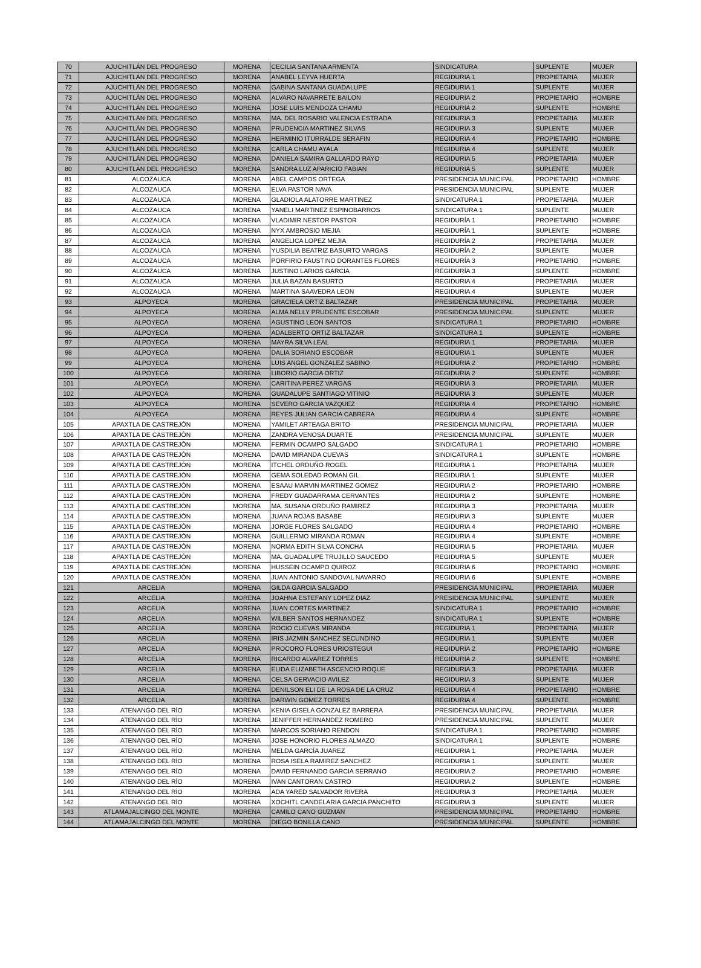| 70 | AJUCHITLÁN DEL PROGRESO | MORENA | CECILIA SANTANA ARMENTA | SINDICATURA | SUPLENTE | MUJER |
| 71 | AJUCHITLÁN DEL PROGRESO | MORENA | ANABEL LEYVA HUERTA | REGIDURIA 1 | PROPIETARIA | MUJER |
| 72 | AJUCHITLÁN DEL PROGRESO | MORENA | GABINA SANTANA GUADALUPE | REGIDURIA 1 | SUPLENTE | MUJER |
| 73 | AJUCHITLÁN DEL PROGRESO | MORENA | ALVARO NAVARRETE BAILON | REGIDURIA 2 | PROPIETARIO | HOMBRE |
| 74 | AJUCHITLÁN DEL PROGRESO | MORENA | JOSE LUIS MENDOZA CHAMU | REGIDURIA 2 | SUPLENTE | HOMBRE |
| 75 | AJUCHITLÁN DEL PROGRESO | MORENA | MA. DEL ROSARIO VALENCIA ESTRADA | REGIDURIA 3 | PROPIETARIA | MUJER |
| 76 | AJUCHITLÁN DEL PROGRESO | MORENA | PRUDENCIA MARTINEZ SILVAS | REGIDURIA 3 | SUPLENTE | MUJER |
| 77 | AJUCHITLÁN DEL PROGRESO | MORENA | HERMINIO ITURRALDE SERAFIN | REGIDURIA 4 | PROPIETARIO | HOMBRE |
| 78 | AJUCHITLÁN DEL PROGRESO | MORENA | CARLA CHAMU AYALA | REGIDURIA 4 | SUPLENTE | MUJER |
| 79 | AJUCHITLÁN DEL PROGRESO | MORENA | DANIELA SAMIRA GALLARDO RAYO | REGIDURIA 5 | PROPIETARIA | MUJER |
| 80 | AJUCHITLÁN DEL PROGRESO | MORENA | SANDRA LUZ APARICIO FABIAN | REGIDURIA 5 | SUPLENTE | MUJER |
| 81 | ALCOZAUCA | MORENA | ABEL CAMPOS ORTEGA | PRESIDENCIA MUNICIPAL | PROPIETARIO | HOMBRE |
| 82 | ALCOZAUCA | MORENA | ELVA PASTOR NAVA | PRESIDENCIA MUNICIPAL | SUPLENTE | MUJER |
| 83 | ALCOZAUCA | MORENA | GLADIOLA ALATORRE MARTINEZ | SINDICATURA 1 | PROPIETARIA | MUJER |
| 84 | ALCOZAUCA | MORENA | YANELI MARTINEZ ESPINOBARROS | SINDICATURA 1 | SUPLENTE | MUJER |
| 85 | ALCOZAUCA | MORENA | VLADIMIR NESTOR PASTOR | REGIDURÍA 1 | PROPIETARIO | HOMBRE |
| 86 | ALCOZAUCA | MORENA | NYX AMBROSIO MEJIA | REGIDURÍA 1 | SUPLENTE | HOMBRE |
| 87 | ALCOZAUCA | MORENA | ANGELICA LOPEZ MEJIA | REGIDURÍA 2 | PROPIETARIA | MUJER |
| 88 | ALCOZAUCA | MORENA | YUSDILIA BEATRIZ BASURTO VARGAS | REGIDURÍA 2 | SUPLENTE | MUJER |
| 89 | ALCOZAUCA | MORENA | PORFIRIO FAUSTINO DORANTES FLORES | REGIDURÍA 3 | PROPIETARIO | HOMBRE |
| 90 | ALCOZAUCA | MORENA | JUSTINO LARIOS GARCIA | REGIDURÍA 3 | SUPLENTE | HOMBRE |
| 91 | ALCOZAUCA | MORENA | JULIA BAZAN BASURTO | REGIDURIA 4 | PROPIETARIA | MUJER |
| 92 | ALCOZAUCA | MORENA | MARTINA SAAVEDRA LEON | REGIDURIA 4 | SUPLENTE | MUJER |
| 93 | ALPOYECA | MORENA | GRACIELA ORTIZ BALTAZAR | PRESIDENCIA MUNICIPAL | PROPIETARIA | MUJER |
| 94 | ALPOYECA | MORENA | ALMA NELLY PRUDENTE ESCOBAR | PRESIDENCIA MUNICIPAL | SUPLENTE | MUJER |
| 95 | ALPOYECA | MORENA | AGUSTINO LEON SANTOS | SINDICATURA 1 | PROPIETARIO | HOMBRE |
| 96 | ALPOYECA | MORENA | ADALBERTO ORTIZ BALTAZAR | SINDICATURA 1 | SUPLENTE | HOMBRE |
| 97 | ALPOYECA | MORENA | MAYRA SILVA LEAL | REGIDURIA 1 | PROPIETARIA | MUJER |
| 98 | ALPOYECA | MORENA | DALIA SORIANO ESCOBAR | REGIDURIA 1 | SUPLENTE | MUJER |
| 99 | ALPOYECA | MORENA | LUIS ANGEL GONZALEZ SABINO | REGIDURIA 2 | PROPIETARIO | HOMBRE |
| 100 | ALPOYECA | MORENA | LIBORIO GARCIA ORTIZ | REGIDURIA 2 | SUPLENTE | HOMBRE |
| 101 | ALPOYECA | MORENA | CARITINA PEREZ VARGAS | REGIDURIA 3 | PROPIETARIA | MUJER |
| 102 | ALPOYECA | MORENA | GUADALUPE SANTIAGO VITINIO | REGIDURIA 3 | SUPLENTE | MUJER |
| 103 | ALPOYECA | MORENA | SEVERO GARCIA VAZQUEZ | REGIDURIA 4 | PROPIETARIO | HOMBRE |
| 104 | ALPOYECA | MORENA | REYES JULIAN GARCIA CABRERA | REGIDURIA 4 | SUPLENTE | HOMBRE |
| 105 | APAXTLA DE CASTREJÓN | MORENA | YAMILET ARTEAGA BRITO | PRESIDENCIA MUNICIPAL | PROPIETARIA | MUJER |
| 106 | APAXTLA DE CASTREJÓN | MORENA | ZANDRA VENOSA DUARTE | PRESIDENCIA MUNICIPAL | SUPLENTE | MUJER |
| 107 | APAXTLA DE CASTREJÓN | MORENA | FERMIN OCAMPO SALGADO | SINDICATURA 1 | PROPIETARIO | HOMBRE |
| 108 | APAXTLA DE CASTREJÓN | MORENA | DAVID MIRANDA CUEVAS | SINDICATURA 1 | SUPLENTE | HOMBRE |
| 109 | APAXTLA DE CASTREJÓN | MORENA | ITCHEL ORDUÑO ROGEL | REGIDURIA 1 | PROPIETARIA | MUJER |
| 110 | APAXTLA DE CASTREJÓN | MORENA | GEMA SOLEDAD ROMAN GIL | REGIDURIA 1 | SUPLENTE | MUJER |
| 111 | APAXTLA DE CASTREJÓN | MORENA | ESAAU MARVIN MARTINEZ GOMEZ | REGIDURIA 2 | PROPIETARIO | HOMBRE |
| 112 | APAXTLA DE CASTREJÓN | MORENA | FREDY GUADARRAMA CERVANTES | REGIDURIA 2 | SUPLENTE | HOMBRE |
| 113 | APAXTLA DE CASTREJÓN | MORENA | MA. SUSANA ORDUÑO RAMIREZ | REGIDURIA 3 | PROPIETARIA | MUJER |
| 114 | APAXTLA DE CASTREJÓN | MORENA | JUANA ROJAS BASABE | REGIDURIA 3 | SUPLENTE | MUJER |
| 115 | APAXTLA DE CASTREJÓN | MORENA | JORGE FLORES SALGADO | REGIDURIA 4 | PROPIETARIO | HOMBRE |
| 116 | APAXTLA DE CASTREJÓN | MORENA | GUILLERMO MIRANDA ROMAN | REGIDURIA 4 | SUPLENTE | HOMBRE |
| 117 | APAXTLA DE CASTREJÓN | MORENA | NORMA EDITH SILVA CONCHA | REGIDURIA 5 | PROPIETARIA | MUJER |
| 118 | APAXTLA DE CASTREJÓN | MORENA | MA. GUADALUPE TRUJILLO SAUCEDO | REGIDURIA 5 | SUPLENTE | MUJER |
| 119 | APAXTLA DE CASTREJÓN | MORENA | HUSSEIN OCAMPO QUIROZ | REGIDURIA 6 | PROPIETARIO | HOMBRE |
| 120 | APAXTLA DE CASTREJÓN | MORENA | JUAN ANTONIO SANDOVAL NAVARRO | REGIDURIA 6 | SUPLENTE | HOMBRE |
| 121 | ARCELIA | MORENA | GILDA GARCIA SALGADO | PRESIDENCIA MUNICIPAL | PROPIETARIA | MUJER |
| 122 | ARCELIA | MORENA | JOAHNA ESTEFANY LOPEZ DIAZ | PRESIDENCIA MUNICIPAL | SUPLENTE | MUJER |
| 123 | ARCELIA | MORENA | JUAN CORTES MARTINEZ | SINDICATURA 1 | PROPIETARIO | HOMBRE |
| 124 | ARCELIA | MORENA | WILBER SANTOS HERNANDEZ | SINDICATURA 1 | SUPLENTE | HOMBRE |
| 125 | ARCELIA | MORENA | ROCIO CUEVAS MIRANDA | REGIDURIA 1 | PROPIETARIA | MUJER |
| 126 | ARCELIA | MORENA | IRIS JAZMIN SANCHEZ SECUNDINO | REGIDURIA 1 | SUPLENTE | MUJER |
| 127 | ARCELIA | MORENA | PROCORO FLORES URIOSTEGUI | REGIDURIA 2 | PROPIETARIO | HOMBRE |
| 128 | ARCELIA | MORENA | RICARDO ALVAREZ TORRES | REGIDURIA 2 | SUPLENTE | HOMBRE |
| 129 | ARCELIA | MORENA | ELIDA ELIZABETH ASCENCIO ROQUE | REGIDURIA 3 | PROPIETARIA | MUJER |
| 130 | ARCELIA | MORENA | CELSA GERVACIO AVILEZ | REGIDURIA 3 | SUPLENTE | MUJER |
| 131 | ARCELIA | MORENA | DENILSON ELI DE LA ROSA DE LA CRUZ | REGIDURIA 4 | PROPIETARIO | HOMBRE |
| 132 | ARCELIA | MORENA | DARWIN GOMEZ TORRES | REGIDURIA 4 | SUPLENTE | HOMBRE |
| 133 | ATENANGO DEL RÍO | MORENA | KENIA GISELA GONZALEZ BARRERA | PRESIDENCIA MUNICIPAL | PROPIETARIA | MUJER |
| 134 | ATENANGO DEL RÍO | MORENA | JENIFFER HERNANDEZ ROMERO | PRESIDENCIA MUNICIPAL | SUPLENTE | MUJER |
| 135 | ATENANGO DEL RÍO | MORENA | MARCOS SORIANO RENDON | SINDICATURA 1 | PROPIETARIO | HOMBRE |
| 136 | ATENANGO DEL RÍO | MORENA | JOSE HONORIO FLORES ALMAZO | SINDICATURA 1 | SUPLENTE | HOMBRE |
| 137 | ATENANGO DEL RÍO | MORENA | MELDA GARCÍA JUAREZ | REGIDURIA 1 | PROPIETARIA | MUJER |
| 138 | ATENANGO DEL RÍO | MORENA | ROSA ISELA RAMIREZ SANCHEZ | REGIDURIA 1 | SUPLENTE | MUJER |
| 139 | ATENANGO DEL RÍO | MORENA | DAVID FERNANDO GARCIA SERRANO | REGIDURIA 2 | PROPIETARIO | HOMBRE |
| 140 | ATENANGO DEL RÍO | MORENA | IVAN CANTORAN CASTRO | REGIDURIA 2 | SUPLENTE | HOMBRE |
| 141 | ATENANGO DEL RÍO | MORENA | ADA YARED SALVADOR RIVERA | REGIDURIA 3 | PROPIETARIA | MUJER |
| 142 | ATENANGO DEL RÍO | MORENA | XOCHITL CANDELARIA GARCIA PANCHITO | REGIDURIA 3 | SUPLENTE | MUJER |
| 143 | ATLAMAJALCINGO DEL MONTE | MORENA | CAMILO CANO GUZMAN | PRESIDENCIA MUNICIPAL | PROPIETARIO | HOMBRE |
| 144 | ATLAMAJALCINGO DEL MONTE | MORENA | DIEGO BONILLA CANO | PRESIDENCIA MUNICIPAL | SUPLENTE | HOMBRE |